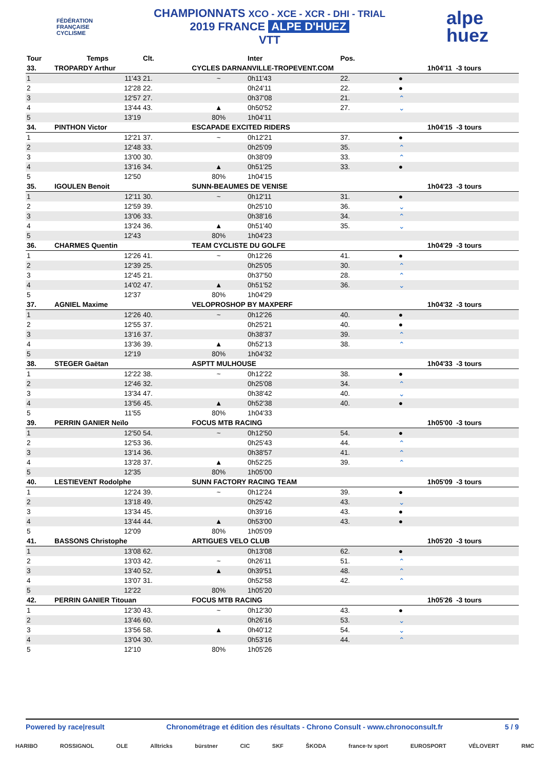FÉDÉRATION
FRANÇAISE
CYCLISME
CHAMPIONNATS XCO - XCE - XCR - DHI - TRIAL
2019 FRANCE ALPE D'HUEZ
VTT
alpe
huez
| Tour | Temps | Clt. | | Inter | Pos. | | | |
| --- | --- | --- | --- | --- | --- | --- | --- | --- |
| 33. | TROPARDY Arthur | | CYCLES DARNANVILLE-TROPEVENT.COM | | | | 1h04'11 -3 tours | |
| 1 | 11'43 | 21. | ~ | 0h11'43 | 22. | ● | | |
| 2 | 12'28 | 22. | | 0h24'11 | 22. | ● | | |
| 3 | 12'57 | 27. | | 0h37'08 | 21. | ⌃ | | |
| 4 | 13'44 | 43. | ▲ | 0h50'52 | 27. | ⌄ | | |
| 5 | 13'19 | | 80% | 1h04'11 | | | | |
| 34. | PINTHON Victor | | ESCAPADE EXCITED RIDERS | | | | 1h04'15 -3 tours | |
| 1 | 12'21 | 37. | ~ | 0h12'21 | 37. | ● | | |
| 2 | 12'48 | 33. | | 0h25'09 | 35. | ⌃ | | |
| 3 | 13'00 | 30. | | 0h38'09 | 33. | ⌃ | | |
| 4 | 13'16 | 34. | ▲ | 0h51'25 | 33. | ● | | |
| 5 | 12'50 | | 80% | 1h04'15 | | | | |
| 35. | IGOULEN Benoit | | SUNN-BEAUMES DE VENISE | | | | 1h04'23 -3 tours | |
| 1 | 12'11 | 30. | ~ | 0h12'11 | 31. | ● | | |
| 2 | 12'59 | 39. | | 0h25'10 | 36. | ⌄ | | |
| 3 | 13'06 | 33. | | 0h38'16 | 34. | ⌃ | | |
| 4 | 13'24 | 36. | ▲ | 0h51'40 | 35. | ⌄ | | |
| 5 | 12'43 | | 80% | 1h04'23 | | | | |
| 36. | CHARMES Quentin | | TEAM CYCLISTE DU GOLFE | | | | 1h04'29 -3 tours | |
| 1 | 12'26 | 41. | ~ | 0h12'26 | 41. | ● | | |
| 2 | 12'39 | 25. | | 0h25'05 | 30. | ⌃ | | |
| 3 | 12'45 | 21. | | 0h37'50 | 28. | ⌃ | | |
| 4 | 14'02 | 47. | ▲ | 0h51'52 | 36. | ⌄ | | |
| 5 | 12'37 | | 80% | 1h04'29 | | | | |
| 37. | AGNIEL Maxime | | VELOPROSHOP BY MAXPERF | | | | 1h04'32 -3 tours | |
| 1 | 12'26 | 40. | ~ | 0h12'26 | 40. | ● | | |
| 2 | 12'55 | 37. | | 0h25'21 | 40. | ● | | |
| 3 | 13'16 | 37. | | 0h38'37 | 39. | ⌃ | | |
| 4 | 13'36 | 39. | ▲ | 0h52'13 | 38. | ⌃ | | |
| 5 | 12'19 | | 80% | 1h04'32 | | | | |
| 38. | STEGER Gaëtan | | ASPTT MULHOUSE | | | | 1h04'33 -3 tours | |
| 1 | 12'22 | 38. | ~ | 0h12'22 | 38. | ● | | |
| 2 | 12'46 | 32. | | 0h25'08 | 34. | ⌃ | | |
| 3 | 13'34 | 47. | | 0h38'42 | 40. | ⌄ | | |
| 4 | 13'56 | 45. | ▲ | 0h52'38 | 40. | ● | | |
| 5 | 11'55 | | 80% | 1h04'33 | | | | |
| 39. | PERRIN GANIER Neïlo | | FOCUS MTB RACING | | | | 1h05'00 -3 tours | |
| 1 | 12'50 | 54. | ~ | 0h12'50 | 54. | ● | | |
| 2 | 12'53 | 36. | | 0h25'43 | 44. | ⌃ | | |
| 3 | 13'14 | 36. | | 0h38'57 | 41. | ⌃ | | |
| 4 | 13'28 | 37. | ▲ | 0h52'25 | 39. | ⌃ | | |
| 5 | 12'35 | | 80% | 1h05'00 | | | | |
| 40. | LESTIEVENT Rodolphe | | SUNN FACTORY RACING TEAM | | | | 1h05'09 -3 tours | |
| 1 | 12'24 | 39. | ~ | 0h12'24 | 39. | ● | | |
| 2 | 13'18 | 49. | | 0h25'42 | 43. | ⌄ | | |
| 3 | 13'34 | 45. | | 0h39'16 | 43. | ● | | |
| 4 | 13'44 | 44. | ▲ | 0h53'00 | 43. | ● | | |
| 5 | 12'09 | | 80% | 1h05'09 | | | | |
| 41. | BASSONS Christophe | | ARTIGUES VELO CLUB | | | | 1h05'20 -3 tours | |
| 1 | 13'08 | 62. | | 0h13'08 | 62. | ● | | |
| 2 | 13'03 | 42. | ~ | 0h26'11 | 51. | ⌃ | | |
| 3 | 13'40 | 52. | ▲ | 0h39'51 | 48. | ⌃ | | |
| 4 | 13'07 | 31. | | 0h52'58 | 42. | ⌃ | | |
| 5 | 12'22 | | 80% | 1h05'20 | | | | |
| 42. | PERRIN GANIER Titouan | | FOCUS MTB RACING | | | | 1h05'26 -3 tours | |
| 1 | 12'30 | 43. | ~ | 0h12'30 | 43. | ● | | |
| 2 | 13'46 | 60. | | 0h26'16 | 53. | ⌄ | | |
| 3 | 13'56 | 58. | ▲ | 0h40'12 | 54. | ⌄ | | |
| 4 | 13'04 | 30. | | 0h53'16 | 44. | ⌃ | | |
| 5 | 12'10 | | 80% | 1h05'26 | | | | |
Powered by race|result Chronométrage et édition des résultats - Chrono Consult - www.chronoconsult.fr 5 / 9
HARIBO ROSSIGNOL OLE Alltricks bürstner CIC SKF ŠKODA france·tv sport EUROSPORT VÉLOVERT RMC